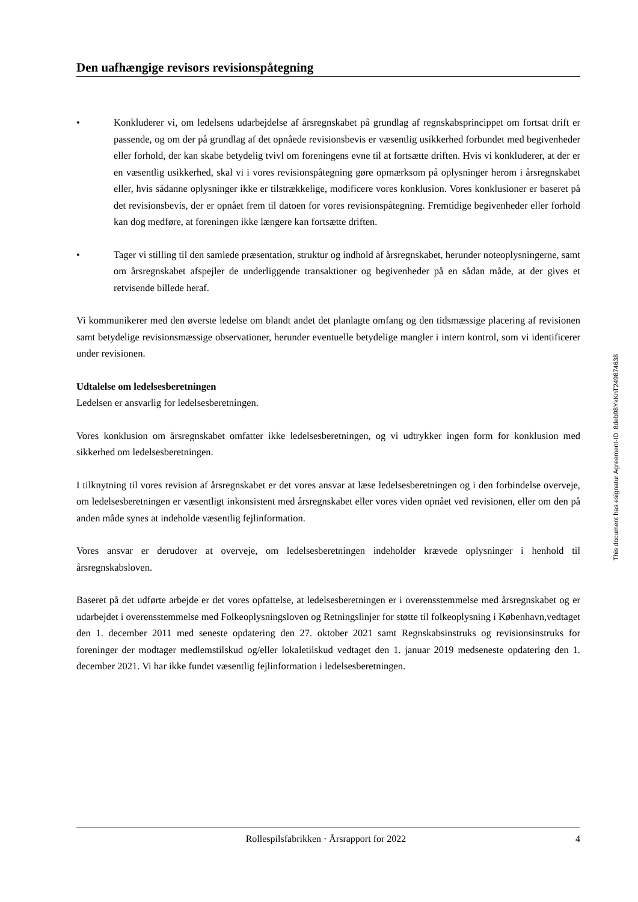Den uafhængige revisors revisionspåtegning
• Konkluderer vi, om ledelsens udarbejdelse af årsregnskabet på grundlag af regnskabsprincippet om fortsat drift er passende, og om der på grundlag af det opnåede revisionsbevis er væsentlig usikkerhed forbundet med begivenheder eller forhold, der kan skabe betydelig tvivl om foreningens evne til at fortsætte driften. Hvis vi konkluderer, at der er en væsentlig usikkerhed, skal vi i vores revisionspåtegning gøre opmærksom på oplysninger herom i årsregnskabet eller, hvis sådanne oplysninger ikke er tilstrækkelige, modificere vores konklusion. Vores konklusioner er baseret på det revisionsbevis, der er opnået frem til datoen for vores revisionspåtegning. Fremtidige begivenheder eller forhold kan dog medføre, at foreningen ikke længere kan fortsætte driften.
• Tager vi stilling til den samlede præsentation, struktur og indhold af årsregnskabet, herunder noteoplysningerne, samt om årsregnskabet afspejler de underliggende transaktioner og begivenheder på en sådan måde, at der gives et retvisende billede heraf.
Vi kommunikerer med den øverste ledelse om blandt andet det planlagte omfang og den tidsmæssige placering af revisionen samt betydelige revisionsmæssige observationer, herunder eventuelle betydelige mangler i intern kontrol, som vi identificerer under revisionen.
Udtalelse om ledelsesberetningen
Ledelsen er ansvarlig for ledelsesberetningen.
Vores konklusion om årsregnskabet omfatter ikke ledelsesberetningen, og vi udtrykker ingen form for konklusion med sikkerhed om ledelsesberetningen.
I tilknytning til vores revision af årsregnskabet er det vores ansvar at læse ledelsesberetningen og i den forbindelse overveje, om ledelsesberetningen er væsentligt inkonsistent med årsregnskabet eller vores viden opnået ved revisionen, eller om den på anden måde synes at indeholde væsentlig fejlinformation.
Vores ansvar er derudover at overveje, om ledelsesberetningen indeholder krævede oplysninger i henhold til årsregnskabsloven.
Baseret på det udførte arbejde er det vores opfattelse, at ledelsesberetningen er i overensstemmelse med årsregnskabet og er udarbejdet i overensstemmelse med Folkeoplysningsloven og Retningslinjer for støtte til folkeoplysning i København,vedtaget den 1. december 2011 med seneste opdatering den 27. oktober 2021 samt Regnskabsinstruks og revisionsinstruks for foreninger der modtager medlemstilskud og/eller lokaletilskud vedtaget den 1. januar 2019 medseneste opdatering den 1. december 2021. Vi har ikke fundet væsentlig fejlinformation i ledelsesberetningen.
This document has esignatur Agreement-ID: 8deb98YkKnT249874638
Rollespilsfabrikken · Årsrapport for 2022 4